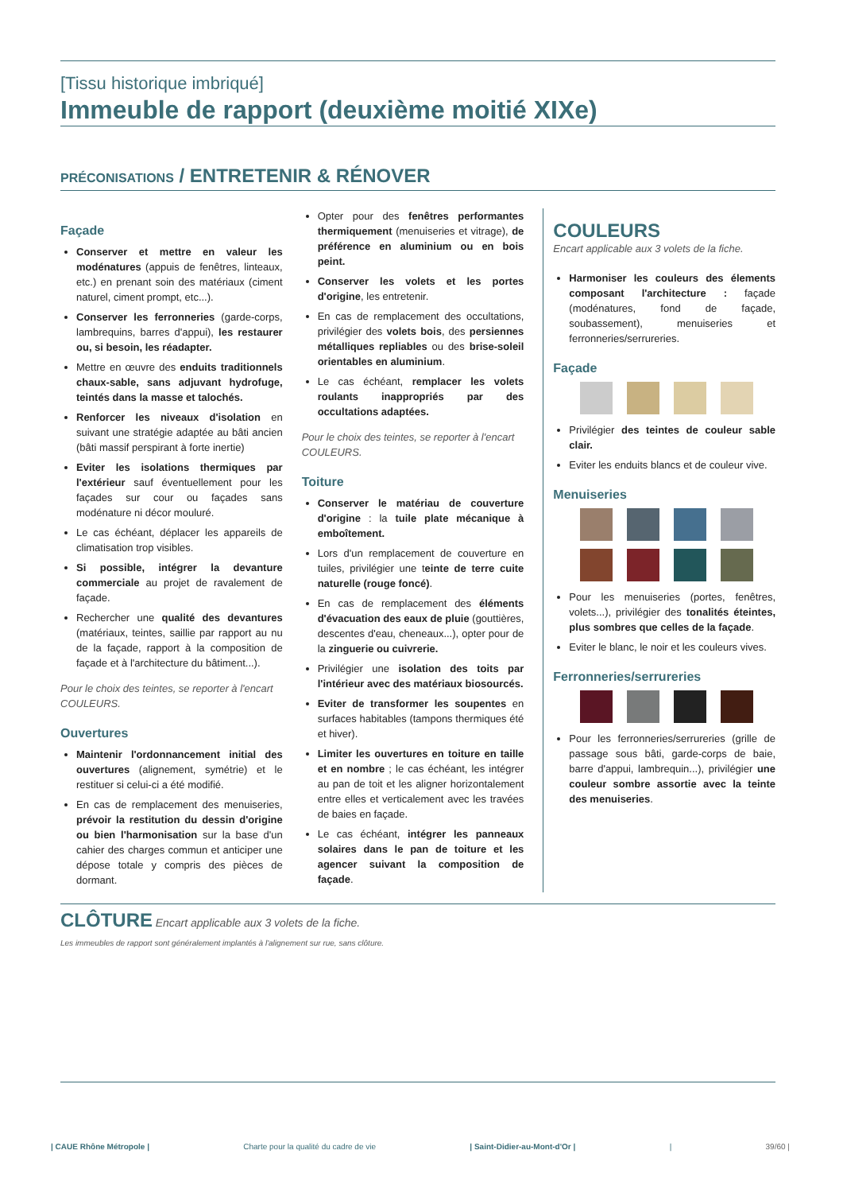[Tissu historique imbriqué]
Immeuble de rapport (deuxième moitié XIXe)
PRÉCONISATIONS / ENTRETENIR & RÉNOVER
Façade
Conserver et mettre en valeur les modénatures (appuis de fenêtres, linteaux, etc.) en prenant soin des matériaux (ciment naturel, ciment prompt, etc...).
Conserver les ferronneries (garde-corps, lambrequins, barres d'appui), les restaurer ou, si besoin, les réadapter.
Mettre en œuvre des enduits traditionnels chaux-sable, sans adjuvant hydrofuge, teintés dans la masse et talochés.
Renforcer les niveaux d'isolation en suivant une stratégie adaptée au bâti ancien (bâti massif perspirant à forte inertie)
Eviter les isolations thermiques par l'extérieur sauf éventuellement pour les façades sur cour ou façades sans modénature ni décor mouluré.
Le cas échéant, déplacer les appareils de climatisation trop visibles.
Si possible, intégrer la devanture commerciale au projet de ravalement de façade.
Rechercher une qualité des devantures (matériaux, teintes, saillie par rapport au nu de la façade, rapport à la composition de façade et à l'architecture du bâtiment...).
Pour le choix des teintes, se reporter à l'encart COULEURS.
Ouvertures
Maintenir l'ordonnancement initial des ouvertures (alignement, symétrie) et le restituer si celui-ci a été modifié.
En cas de remplacement des menuiseries, prévoir la restitution du dessin d'origine ou bien l'harmonisation sur la base d'un cahier des charges commun et anticiper une dépose totale y compris des pièces de dormant.
Opter pour des fenêtres performantes thermiquement (menuiseries et vitrage), de préférence en aluminium ou en bois peint.
Conserver les volets et les portes d'origine, les entretenir.
En cas de remplacement des occultations, privilégier des volets bois, des persiennes métalliques repliables ou des brise-soleil orientables en aluminium.
Le cas échéant, remplacer les volets roulants inappropriés par des occultations adaptées.
Pour le choix des teintes, se reporter à l'encart COULEURS.
Toiture
Conserver le matériau de couverture d'origine : la tuile plate mécanique à emboîtement.
Lors d'un remplacement de couverture en tuiles, privilégier une teinte de terre cuite naturelle (rouge foncé).
En cas de remplacement des éléments d'évacuation des eaux de pluie (gouttières, descentes d'eau, cheneaux...), opter pour de la zinguerie ou cuivrerie.
Privilégier une isolation des toits par l'intérieur avec des matériaux biosourcés.
Eviter de transformer les soupentes en surfaces habitables (tampons thermiques été et hiver).
Limiter les ouvertures en toiture en taille et en nombre ; le cas échéant, les intégrer au pan de toit et les aligner horizontalement entre elles et verticalement avec les travées de baies en façade.
Le cas échéant, intégrer les panneaux solaires dans le pan de toiture et les agencer suivant la composition de façade.
COULEURS
Encart applicable aux 3 volets de la fiche.
Harmoniser les couleurs des élements composant l'architecture : façade (modénatures, fond de façade, soubassement), menuiseries et ferronneries/serrureries.
Façade
Privilégier des teintes de couleur sable clair.
Eviter les enduits blancs et de couleur vive.
Menuiseries
Pour les menuiseries (portes, fenêtres, volets...), privilégier des tonalités éteintes, plus sombres que celles de la façade.
Eviter le blanc, le noir et les couleurs vives.
Ferronneries/serrureries
Pour les ferronneries/serrureries (grille de passage sous bâti, garde-corps de baie, barre d'appui, lambrequin...), privilégier une couleur sombre assortie avec la teinte des menuiseries.
CLÔTURE Encart applicable aux 3 volets de la fiche.
Les immeubles de rapport sont généralement implantés à l'alignement sur rue, sans clôture.
| CAUE Rhône Métropole | Charte pour la qualité du cadre de vie | Saint-Didier-au-Mont-d'Or | | 39/60 |